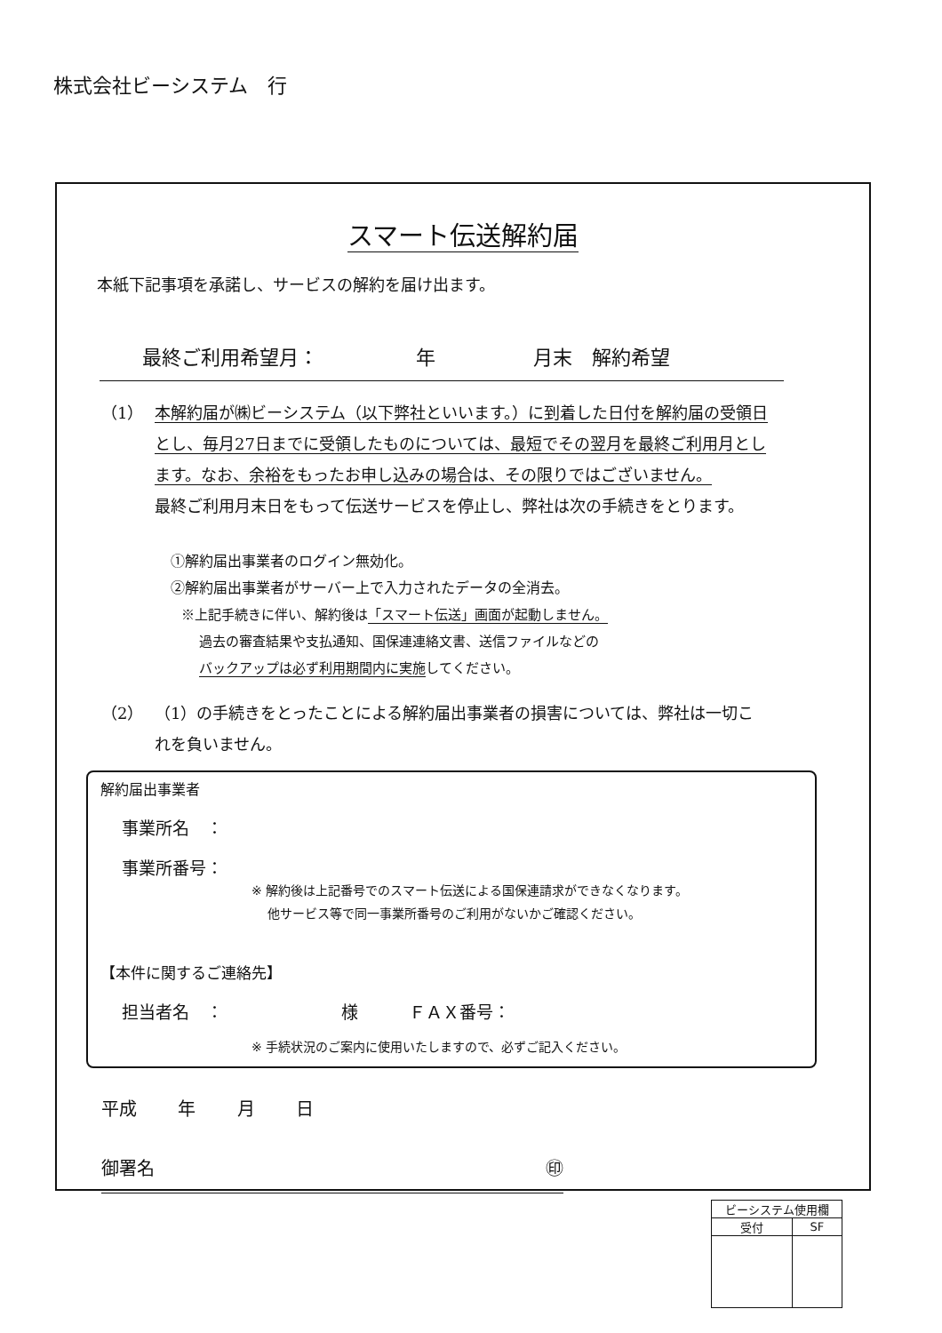株式会社ビーシステム　行
スマート伝送解約届
本紙下記事項を承諾し、サービスの解約を届け出ます。
最終ご利用希望月：　　　　　年　　　　　月末　解約希望
（1） 本解約届が㈱ビーシステム（以下弊社といいます。）に到着した日付を解約届の受領日とし、毎月27日までに受領したものについては、最短でその翌月を最終ご利用月とします。なお、余裕をもったお申し込みの場合は、その限りではございません。
最終ご利用月末日をもって伝送サービスを停止し、弊社は次の手続きをとります。
①解約届出事業者のログイン無効化。
②解約届出事業者がサーバー上で入力されたデータの全消去。
※上記手続きに伴い、解約後は「スマート伝送」画面が起動しません。
　 過去の審査結果や支払通知、国保連連絡文書、送信ファイルなどの
　 バックアップは必ず利用期間内に実施してください。
（2） （1）の手続きをとったことによる解約届出事業者の損害については、弊社は一切これを負いません。
解約届出事業者
事業所名　：
事業所番号：
※ 解約後は上記番号でのスマート伝送による国保連請求ができなくなります。
　 他サービス等で同一事業所番号のご利用がないかご確認ください。
【本件に関するご連絡先】
担当者名　：　　　　　　　様　　　ＦＡＸ番号：
※ 手続状況のご案内に使用いたしますので、必ずご記入ください。
平成 年 月 日
御署名 ㊞
| ビーシステム使用欄 | |
| --- | --- |
| 受付 | SF |